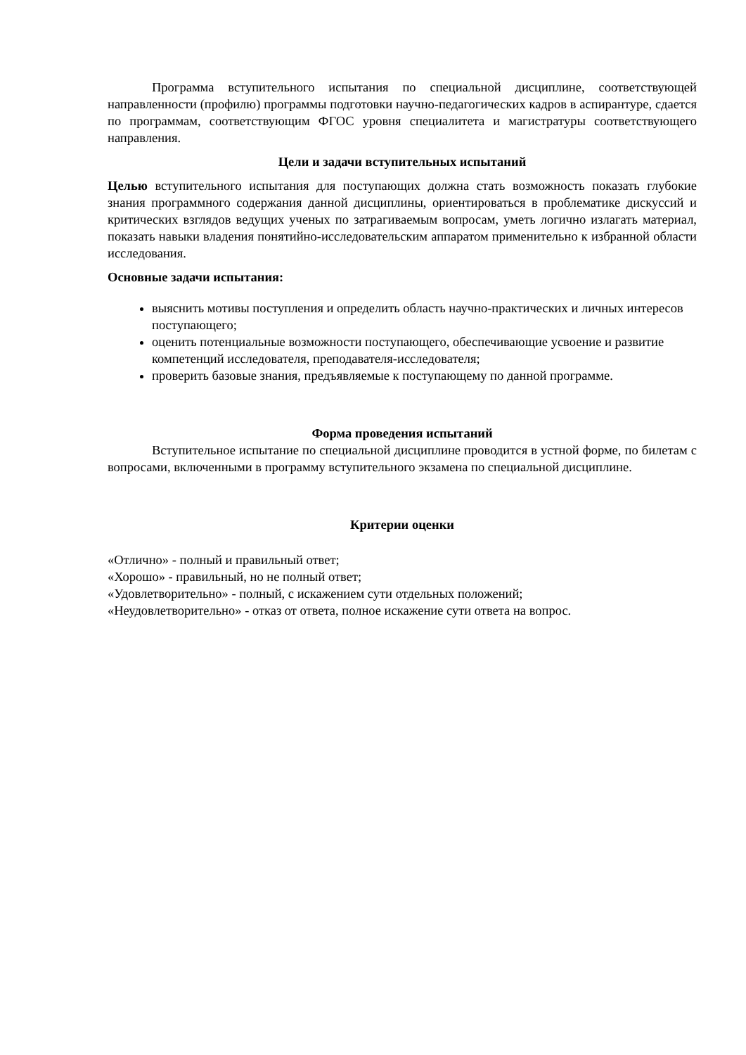Программа вступительного испытания по специальной дисциплине, соответствующей направленности (профилю) программы подготовки научно-педагогических кадров в аспирантуре, сдается по программам, соответствующим ФГОС уровня специалитета и магистратуры соответствующего направления.
Цели и задачи вступительных испытаний
Целью вступительного испытания для поступающих должна стать возможность показать глубокие знания программного содержания данной дисциплины, ориентироваться в проблематике дискуссий и критических взглядов ведущих ученых по затрагиваемым вопросам, уметь логично излагать материал, показать навыки владения понятийно-исследовательским аппаратом применительно к избранной области исследования.
Основные задачи испытания:
выяснить мотивы поступления и определить область научно-практических и личных интересов поступающего;
оценить потенциальные возможности поступающего, обеспечивающие усвоение и развитие компетенций исследователя, преподавателя-исследователя;
проверить базовые знания, предъявляемые к поступающему по данной программе.
Форма проведения испытаний
Вступительное испытание по специальной дисциплине проводится в устной форме, по билетам с вопросами, включенными в программу вступительного экзамена по специальной дисциплине.
Критерии оценки
«Отлично» - полный и правильный ответ;
«Хорошо» - правильный, но не полный ответ;
«Удовлетворительно» - полный, с искажением сути отдельных положений;
«Неудовлетворительно» - отказ от ответа, полное искажение сути ответа на вопрос.